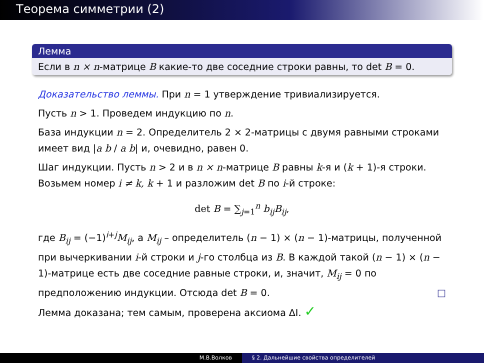Теорема симметрии (2)
Лемма
Если в n × n-матрице B какие-то две соседние строки равны, то det B = 0.
Доказательство леммы. При n = 1 утверждение тривиализируется.
Пусть n > 1. Проведем индукцию по n.
База индукции n = 2. Определитель 2 × 2-матрицы с двумя равными строками имеет вид |a b / a b| и, очевидно, равен 0.
Шаг индукции. Пусть n > 2 и в n × n-матрице B равны k-я и (k + 1)-я строки. Возьмем номер i ≠ k, k + 1 и разложим det B по i-й строке:
det B = ∑<sub>j=1</sub><sup>n</sup> b<sub>ij</sub>B<sub>ij</sub>,
где B<sub>ij</sub> = (−1)<sup>i+j</sup>M<sub>ij</sub>, а M<sub>ij</sub> – определитель (n − 1) × (n − 1)-матрицы, полученной при вычеркивании i-й строки и j-го столбца из B. В каждой такой (n − 1) × (n − 1)-матрице есть две соседние равные строки, и, значит, M<sub>ij</sub> = 0 по предположению индукции. Отсюда det B = 0. □
Лемма доказана; тем самым, проверена аксиома ΔI. ✓
М.В.Волков § 2. Дальнейшие свойства определителей